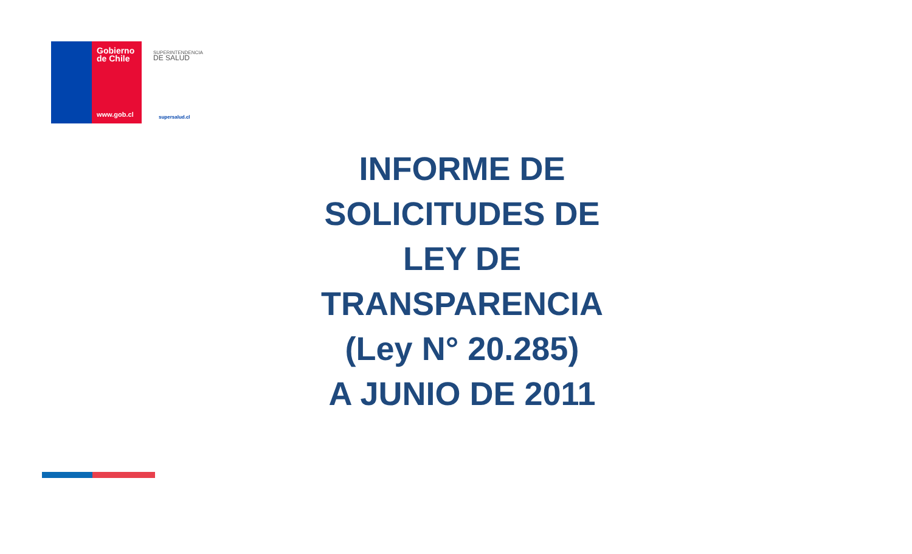Gobierno de Chile
www.gob.cl
SUPERINTENDENCIA
DE SALUD
supersalud.cl
INFORME DE
SOLICITUDES DE
LEY DE
TRANSPARENCIA
(Ley N° 20.285)
A JUNIO DE 2011